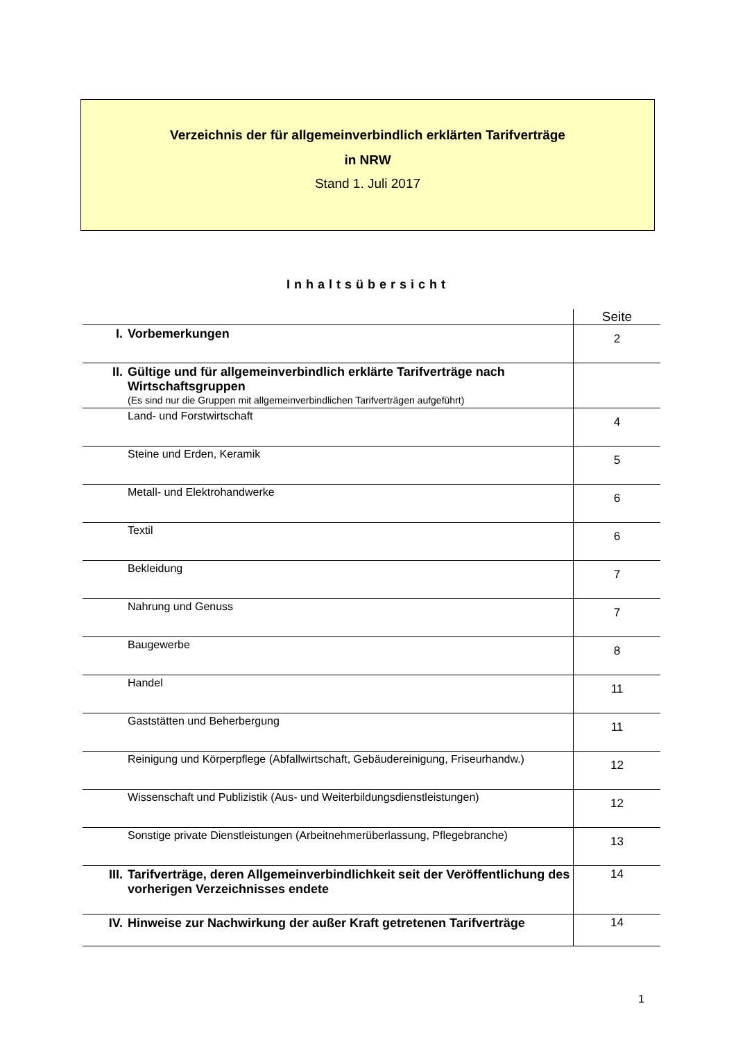Verzeichnis der für allgemeinverbindlich erklärten Tarifverträge
in NRW
Stand 1. Juli 2017
Inhaltsübersicht
| | | Seite |
| I. | Vorbemerkungen | 2 |
| II. | Gültige und für allgemeinverbindlich erklärte Tarifverträge nach Wirtschaftsgruppen (Es sind nur die Gruppen mit allgemeinverbindlichen Tarifverträgen aufgeführt) | |
| | Land- und Forstwirtschaft | 4 |
| | Steine und Erden, Keramik | 5 |
| | Metall- und Elektrohandwerke | 6 |
| | Textil | 6 |
| | Bekleidung | 7 |
| | Nahrung und Genuss | 7 |
| | Baugewerbe | 8 |
| | Handel | 11 |
| | Gaststätten und Beherbergung | 11 |
| | Reinigung und Körperpflege (Abfallwirtschaft, Gebäudereinigung, Friseurhandw.) | 12 |
| | Wissenschaft und Publizistik (Aus- und Weiterbildungsdienstleistungen) | 12 |
| | Sonstige private Dienstleistungen (Arbeitnehmerüberlassung, Pflegebranche) | 13 |
| III. | Tarifverträge, deren Allgemeinverbindlichkeit seit der Veröffentlichung des vorherigen Verzeichnisses endete | 14 |
| IV. | Hinweise zur Nachwirkung der außer Kraft getretenen Tarifverträge | 14 |
1